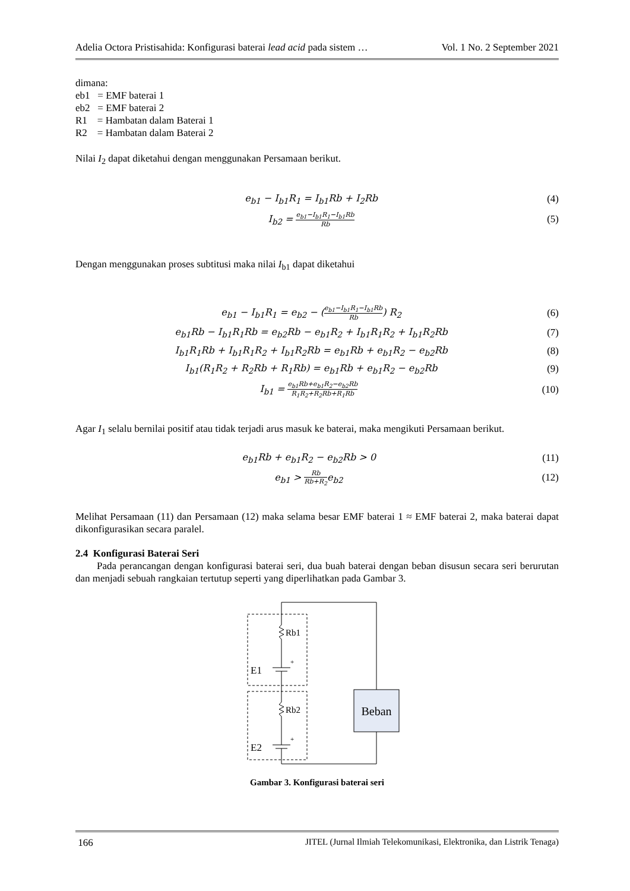Adelia Octora Pristisahida: Konfigurasi baterai lead acid pada sistem … Vol. 1 No. 2 September 2021
dimana:
eb1 = EMF baterai 1
eb2 = EMF baterai 2
R1 = Hambatan dalam Baterai 1
R2 = Hambatan dalam Baterai 2
Nilai I<sub>2</sub> dapat diketahui dengan menggunakan Persamaan berikut.
e<sub>b1</sub> − I<sub>b1</sub>R<sub>1</sub> = I<sub>b1</sub>Rb + I<sub>2</sub>Rb (4)
I<sub>b2</sub> = e<sub>b1</sub>−I<sub>b1</sub>R<sub>1</sub>−I<sub>b1</sub>Rb Rb (5)
Dengan menggunakan proses subtitusi maka nilai I<sub>b1</sub> dapat diketahui
e<sub>b1</sub> − I<sub>b1</sub>R<sub>1</sub> = e<sub>b2</sub> − (e<sub>b1</sub>−I<sub>b1</sub>R<sub>1</sub>−I<sub>b1</sub>Rb Rb) R<sub>2</sub> (6)
e<sub>b1</sub>Rb − I<sub>b1</sub>R<sub>1</sub>Rb = e<sub>b2</sub>Rb − e<sub>b1</sub>R<sub>2</sub> + I<sub>b1</sub>R<sub>1</sub>R<sub>2</sub> + I<sub>b1</sub>R<sub>2</sub>Rb (7)
I<sub>b1</sub>R<sub>1</sub>Rb + I<sub>b1</sub>R<sub>1</sub>R<sub>2</sub> + I<sub>b1</sub>R<sub>2</sub>Rb = e<sub>b1</sub>Rb + e<sub>b1</sub>R<sub>2</sub> − e<sub>b2</sub>Rb (8)
I<sub>b1</sub>(R<sub>1</sub>R<sub>2</sub> + R<sub>2</sub>Rb + R<sub>1</sub>Rb) = e<sub>b1</sub>Rb + e<sub>b1</sub>R<sub>2</sub> − e<sub>b2</sub>Rb (9)
I<sub>b1</sub> = e<sub>b1</sub>Rb+e<sub>b1</sub>R<sub>2</sub>−e<sub>b2</sub>Rb R<sub>1</sub>R<sub>2</sub>+R<sub>2</sub>Rb+R<sub>1</sub>Rb (10)
Agar I<sub>1</sub> selalu bernilai positif atau tidak terjadi arus masuk ke baterai, maka mengikuti Persamaan berikut.
e<sub>b1</sub>Rb + e<sub>b1</sub>R<sub>2</sub> − e<sub>b2</sub>Rb > 0 (11)
e<sub>b1</sub> > Rb Rb+R<sub>2</sub>e<sub>b2</sub> (12)
Melihat Persamaan (11) dan Persamaan (12) maka selama besar EMF baterai 1 ≈ EMF baterai 2, maka baterai dapat dikonfigurasikan secara paralel.
2.4 Konfigurasi Baterai Seri
Pada perancangan dengan konfigurasi baterai seri, dua buah baterai dengan beban disusun secara seri berurutan dan menjadi sebuah rangkaian tertutup seperti yang diperlihatkan pada Gambar 3.
Beban
Rb1
Rb2
E1
E2
+
+
Gambar 3. Konfigurasi baterai seri
166 JITEL (Jurnal Ilmiah Telekomunikasi, Elektronika, dan Listrik Tenaga)